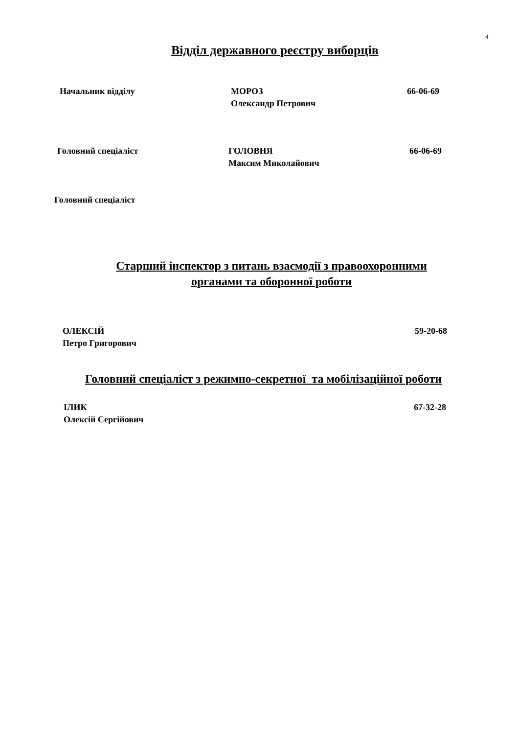4
Відділ державного реєстру виборців
Начальник відділу МОРОЗ
Олександр Петрович
66-06-69
Головний спеціаліст ГОЛОВНЯ
Максим Миколайович
66-06-69
Головний спеціаліст
Старший інспектор з питань взаємодії з правоохоронними органами та оборонної роботи
ОЛЕКСІЙ
Петро Григорович
59-20-68
Головний спеціаліст з режимно-секретної та мобілізаційної роботи
ІЛИК
Олексій Сергійович
67-32-28